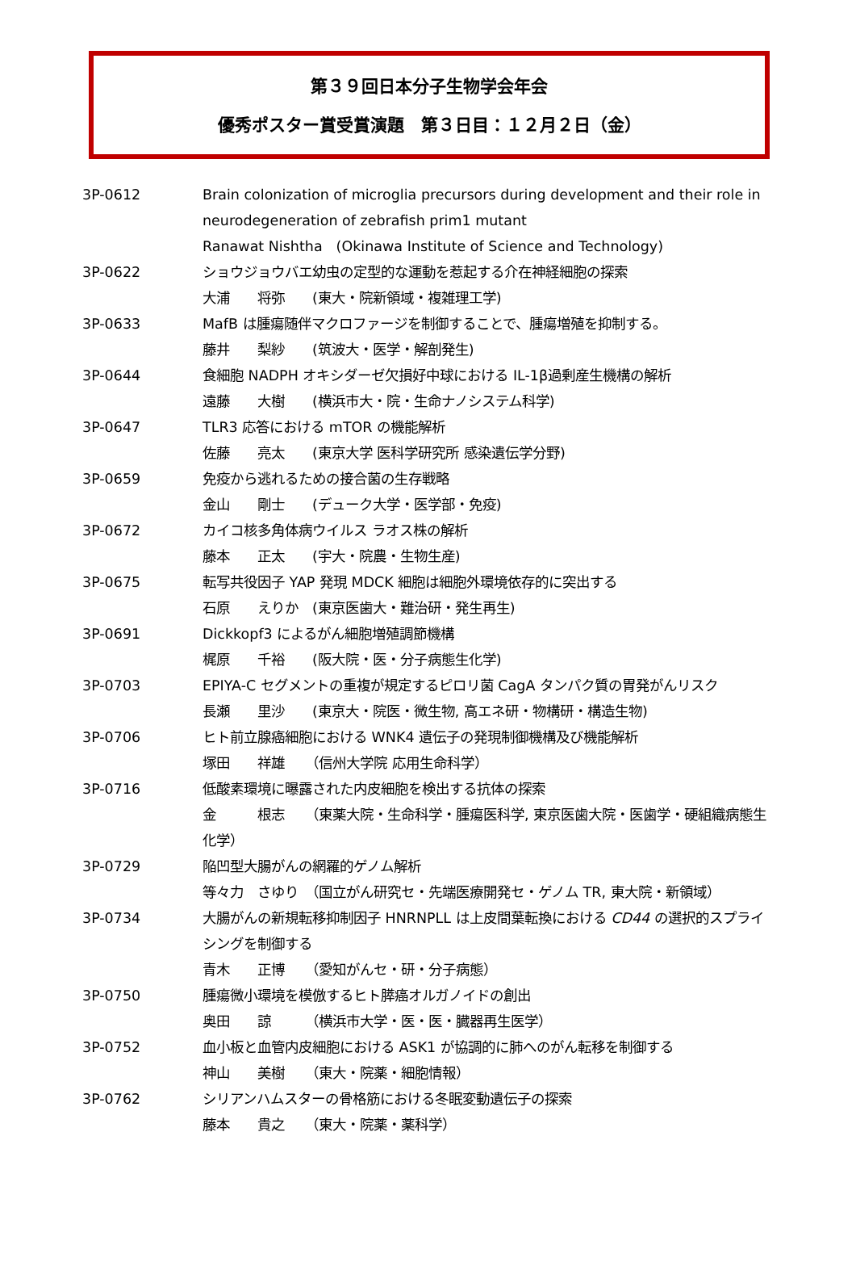第３９回日本分子生物学会年会
優秀ポスター賞受賞演題　第３日目：１２月２日（金）
3P-0612 Brain colonization of microglia precursors during development and their role in neurodegeneration of zebrafish prim1 mutant
Ranawat Nishtha　(Okinawa Institute of Science and Technology)
3P-0622 ショウジョウバエ幼虫の定型的な運動を惹起する介在神経細胞の探索
大浦　　将弥　　(東大・院新領域・複雑理工学)
3P-0633 MafB は腫瘍随伴マクロファージを制御することで、腫瘍増殖を抑制する。
藤井　　梨紗　　(筑波大・医学・解剖発生)
3P-0644 食細胞 NADPH オキシダーゼ欠損好中球における IL-1β過剰産生機構の解析
遠藤　　大樹　　(横浜市大・院・生命ナノシステム科学)
3P-0647 TLR3 応答における mTOR の機能解析
佐藤　　亮太　　(東京大学 医科学研究所 感染遺伝学分野)
3P-0659 免疫から逃れるための接合菌の生存戦略
金山　　剛士　　(デューク大学・医学部・免疫)
3P-0672 カイコ核多角体病ウイルス ラオス株の解析
藤本　　正太　　(宇大・院農・生物生産)
3P-0675 転写共役因子 YAP 発現 MDCK 細胞は細胞外環境依存的に突出する
石原　　えりか　(東京医歯大・難治研・発生再生)
3P-0691 Dickkopf3 によるがん細胞増殖調節機構
梶原　　千裕　　(阪大院・医・分子病態生化学)
3P-0703 EPIYA-C セグメントの重複が規定するピロリ菌 CagA タンパク質の胃発がんリスク
長瀬　　里沙　　(東京大・院医・微生物, 高エネ研・物構研・構造生物)
3P-0706 ヒト前立腺癌細胞における WNK4 遺伝子の発現制御機構及び機能解析
塚田　　祥雄　　（信州大学院 応用生命科学）
3P-0716 低酸素環境に曝露された内皮細胞を検出する抗体の探索
金　　　根志　　（東薬大院・生命科学・腫瘍医科学, 東京医歯大院・医歯学・硬組織病態生化学）
3P-0729 陥凹型大腸がんの網羅的ゲノム解析
等々力　さゆり　（国立がん研究セ・先端医療開発セ・ゲノム TR, 東大院・新領域）
3P-0734 大腸がんの新規転移抑制因子 HNRNPLL は上皮間葉転換における CD44 の選択的スプライシングを制御する
青木　　正博　　（愛知がんセ・研・分子病態）
3P-0750 腫瘍微小環境を模倣するヒト膵癌オルガノイドの創出
奥田　　諒　　　（横浜市大学・医・医・臓器再生医学）
3P-0752 血小板と血管内皮細胞における ASK1 が協調的に肺へのがん転移を制御する
神山　　美樹　　（東大・院薬・細胞情報）
3P-0762 シリアンハムスターの骨格筋における冬眠変動遺伝子の探索
藤本　　貴之　　（東大・院薬・薬科学）